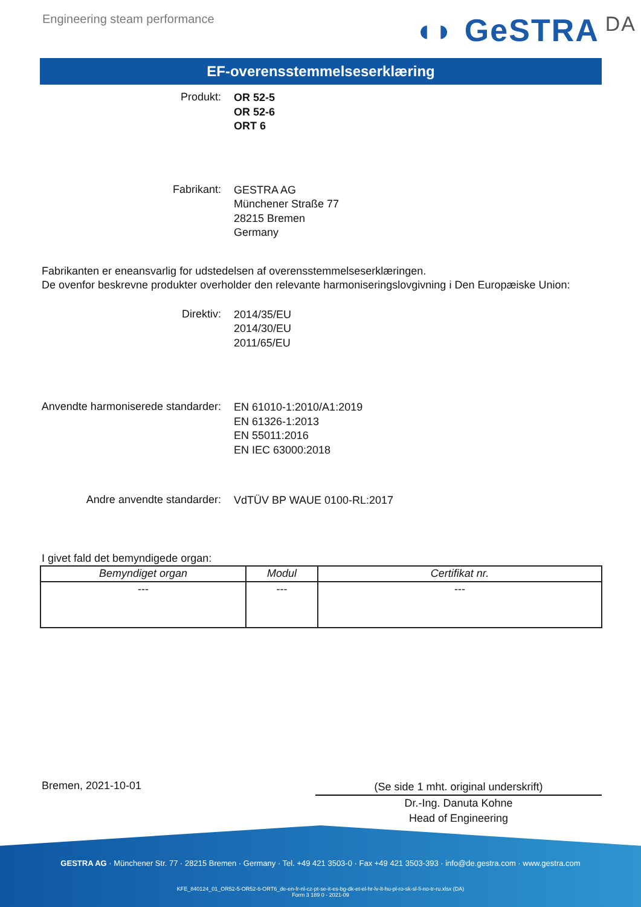Engineering steam performance
◖◗ GeSTRA DA
EF-overensstemmelseserklæring
Produkt:
OR 52-5
OR 52-6
ORT 6
Fabrikant:
GESTRA AG
Münchener Straße 77
28215 Bremen
Germany
Fabrikanten er eneansvarlig for udstedelsen af overensstemmelseserklæringen.
De ovenfor beskrevne produkter overholder den relevante harmoniseringslovgivning i Den Europæiske Union:
Direktiv:
2014/35/EU
2014/30/EU
2011/65/EU
Anvendte harmoniserede standarder:
EN 61010-1:2010/A1:2019
EN 61326-1:2013
EN 55011:2016
EN IEC 63000:2018
Andre anvendte standarder:
VdTÜV BP WAUE 0100-RL:2017
I givet fald det bemyndigede organ:
| Bemyndiget organ | Modul | Certifikat nr. |
| --- | --- | --- |
| --- | --- | --- |
Bremen, 2021-10-01
(Se side 1 mht. original underskrift)
Dr.-Ing. Danuta Kohne
Head of Engineering
GESTRA AG · Münchener Str. 77 · 28215 Bremen · Germany · Tel. +49 421 3503-0 · Fax +49 421 3503-393 · info@de.gestra.com · www.gestra.com
KFE_840124_01_OR52-5-OR52-6-ORT6_de-en-fr-nl-cz-pt-se-it-es-bg-dk-et-el-hr-lv-lt-hu-pl-ro-sk-sl-fi-no-tr-ru.xlsx (DA)
Form 3 189 0 - 2021-09